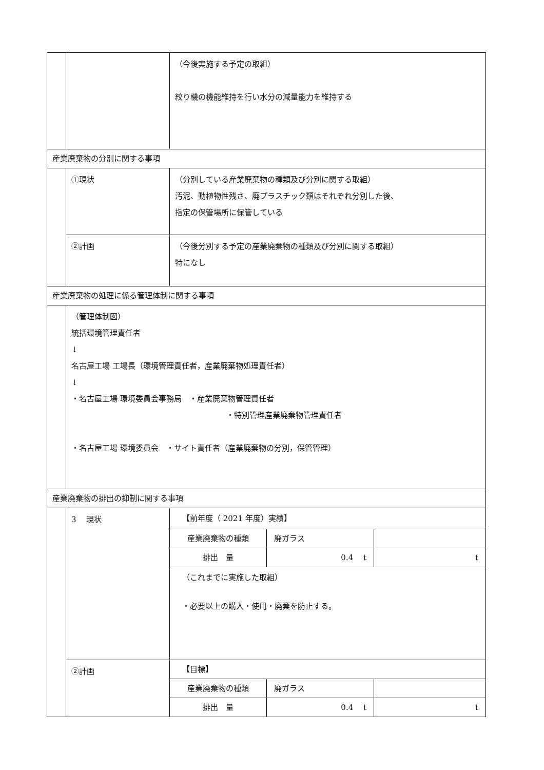| | | （今後実施する予定の取組） 絞り機の機能維持を行い水分の減量能力を維持する |
| 産業廃棄物の分別に関する事項 | | |
| | ①現状 | （分別している産業廃棄物の種類及び分別に関する取組） 汚泥、動植物性残さ、廃プラスチック類はそれぞれ分別した後、 指定の保管場所に保管している |
| | ②計画 | （今後分別する予定の産業廃棄物の種類及び分別に関する取組） 特になし |
| 産業廃棄物の処理に係る管理体制に関する事項 | | |
| | （管理体制図） 統括環境管理責任者 ↓ 名古屋工場 工場長（環境管理責任者，産業廃棄物処理責任者） ↓ ・名古屋工場 環境委員会事務局 ・産業廃棄物管理責任者 ・特別管理産業廃棄物管理責任者 ・名古屋工場 環境委員会 ・サイト責任者（産業廃棄物の分別，保管管理） | |
| 産業廃棄物の排出の抑制に関する事項 | | |
| | 3 現状 | / 【前年度（ 2021 年度）実績】 / / / / 産業廃棄物の種類 / 廃ガラス / / / 排出 量 / 0.4 t / t / / （これまでに実施した取組） ・必要以上の購入・使用・廃棄を防止する。 / / / |
| | ②計画 | / 【目標】 / / / / 産業廃棄物の種類 / 廃ガラス / / / 排出 量 / 0.4 t / t / |